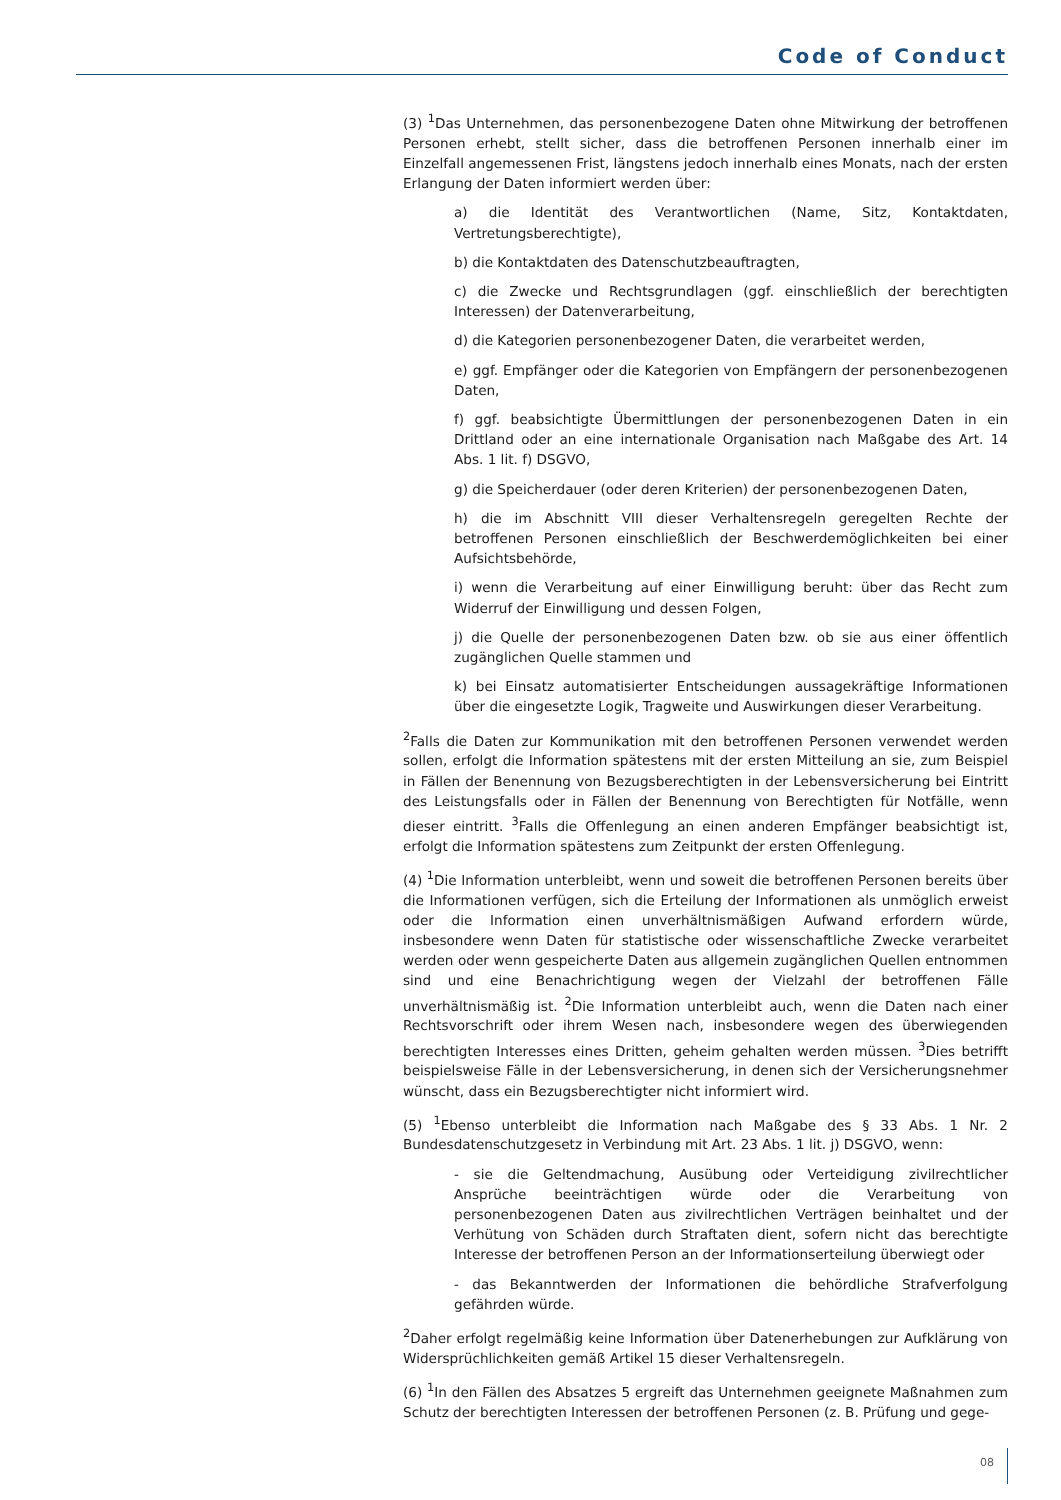Code of Conduct
(3) <sup>1</sup>Das Unternehmen, das personenbezogene Daten ohne Mitwirkung der betroffenen Personen erhebt, stellt sicher, dass die betroffenen Personen innerhalb einer im Einzelfall angemessenen Frist, längstens jedoch innerhalb eines Monats, nach der ersten Erlangung der Daten informiert werden über:
a) die Identität des Verantwortlichen (Name, Sitz, Kontaktdaten, Vertretungsberechtigte),
b) die Kontaktdaten des Datenschutzbeauftragten,
c) die Zwecke und Rechtsgrundlagen (ggf. einschließlich der berechtigten Interessen) der Datenverarbeitung,
d) die Kategorien personenbezogener Daten, die verarbeitet werden,
e) ggf. Empfänger oder die Kategorien von Empfängern der personenbezogenen Daten,
f) ggf. beabsichtigte Übermittlungen der personenbezogenen Daten in ein Drittland oder an eine internationale Organisation nach Maßgabe des Art. 14 Abs. 1 lit. f) DSGVO,
g) die Speicherdauer (oder deren Kriterien) der personenbezogenen Daten,
h) die im Abschnitt VIII dieser Verhaltensregeln geregelten Rechte der betroffenen Personen einschließlich der Beschwerdemöglichkeiten bei einer Aufsichtsbehörde,
i) wenn die Verarbeitung auf einer Einwilligung beruht: über das Recht zum Widerruf der Einwilligung und dessen Folgen,
j) die Quelle der personenbezogenen Daten bzw. ob sie aus einer öffentlich zugänglichen Quelle stammen und
k) bei Einsatz automatisierter Entscheidungen aussagekräftige Informationen über die eingesetzte Logik, Tragweite und Auswirkungen dieser Verarbeitung.
<sup>2</sup> Falls die Daten zur Kommunikation mit den betroffenen Personen verwendet werden sollen, erfolgt die Information spätestens mit der ersten Mitteilung an sie, zum Beispiel in Fällen der Benennung von Bezugsberechtigten in der Lebensversicherung bei Eintritt des Leistungsfalls oder in Fällen der Benennung von Berechtigten für Notfälle, wenn dieser eintritt. <sup>3</sup>Falls die Offenlegung an einen anderen Empfänger beabsichtigt ist, erfolgt die Information spätestens zum Zeitpunkt der ersten Offenlegung.
(4) <sup>1</sup>Die Information unterbleibt, wenn und soweit die betroffenen Personen bereits über die Informationen verfügen, sich die Erteilung der Informationen als unmöglich erweist oder die Information einen unverhältnismäßigen Aufwand erfordern würde, insbesondere wenn Daten für statistische oder wissenschaftliche Zwecke verarbeitet werden oder wenn gespeicherte Daten aus allgemein zugänglichen Quellen entnommen sind und eine Benachrichtigung wegen der Vielzahl der betroffenen Fälle unverhältnismäßig ist. <sup>2</sup>Die Information unterbleibt auch, wenn die Daten nach einer Rechtsvorschrift oder ihrem Wesen nach, insbesondere wegen des überwiegenden berechtigten Interesses eines Dritten, geheim gehalten werden müssen. <sup>3</sup>Dies betrifft beispielsweise Fälle in der Lebensversicherung, in denen sich der Versicherungsnehmer wünscht, dass ein Bezugsberechtigter nicht informiert wird.
(5) <sup>1</sup>Ebenso unterbleibt die Information nach Maßgabe des § 33 Abs. 1 Nr. 2 Bundesdatenschutzgesetz in Verbindung mit Art. 23 Abs. 1 lit. j) DSGVO, wenn:
- sie die Geltendmachung, Ausübung oder Verteidigung zivilrechtlicher Ansprüche beeinträchtigen würde oder die Verarbeitung von personenbezogenen Daten aus zivilrechtlichen Verträgen beinhaltet und der Verhütung von Schäden durch Straftaten dient, sofern nicht das berechtigte Interesse der betroffenen Person an der Informationserteilung überwiegt oder
- das Bekanntwerden der Informationen die behördliche Strafverfolgung gefährden würde.
<sup>2</sup> Daher erfolgt regelmäßig keine Information über Datenerhebungen zur Aufklärung von Widersprüchlichkeiten gemäß Artikel 15 dieser Verhaltensregeln.
(6) <sup>1</sup>In den Fällen des Absatzes 5 ergreift das Unternehmen geeignete Maßnahmen zum Schutz der berechtigten Interessen der betroffenen Personen (z. B. Prüfung und gege-
08